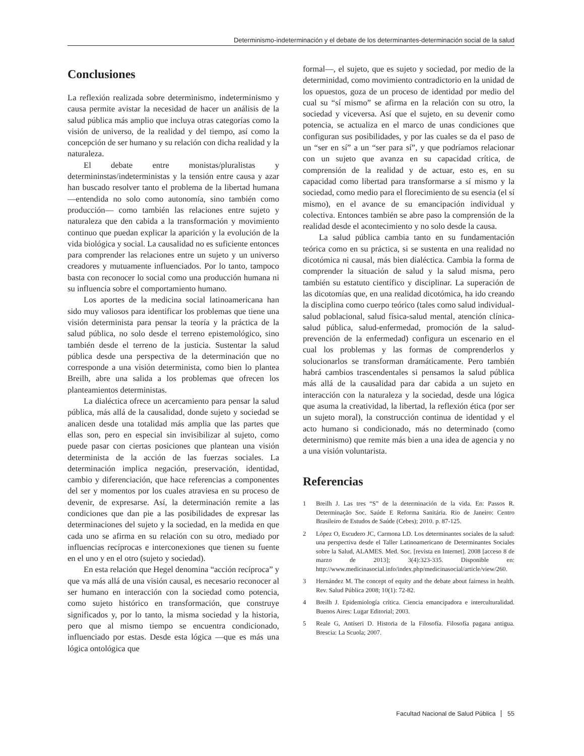Determinismo-indeterminación y el debate de los determinantes-determinación social de la salud
Conclusiones
La reflexión realizada sobre determinismo, indeterminismo y causa permite avistar la necesidad de hacer un análisis de la salud pública más amplio que incluya otras categorías como la visión de universo, de la realidad y del tiempo, así como la concepción de ser humano y su relación con dicha realidad y la naturaleza.
El debate entre monistas/pluralistas y determininstas/indeterministas y la tensión entre causa y azar han buscado resolver tanto el problema de la libertad humana —entendida no solo como autonomía, sino también como producción— como también las relaciones entre sujeto y naturaleza que den cabida a la transformación y movimiento continuo que puedan explicar la aparición y la evolución de la vida biológica y social. La causalidad no es suficiente entonces para comprender las relaciones entre un sujeto y un universo creadores y mutuamente influenciados. Por lo tanto, tampoco basta con reconocer lo social como una producción humana ni su influencia sobre el comportamiento humano.
Los aportes de la medicina social latinoamericana han sido muy valiosos para identificar los problemas que tiene una visión determinista para pensar la teoría y la práctica de la salud pública, no solo desde el terreno epistemológico, sino también desde el terreno de la justicia. Sustentar la salud pública desde una perspectiva de la determinación que no corresponde a una visión determinista, como bien lo plantea Breilh, abre una salida a los problemas que ofrecen los planteamientos deterministas.
La dialéctica ofrece un acercamiento para pensar la salud pública, más allá de la causalidad, donde sujeto y sociedad se analicen desde una totalidad más amplia que las partes que ellas son, pero en especial sin invisibilizar al sujeto, como puede pasar con ciertas posiciones que plantean una visión determinista de la acción de las fuerzas sociales. La determinación implica negación, preservación, identidad, cambio y diferenciación, que hace referencias a componentes del ser y momentos por los cuales atraviesa en su proceso de devenir, de expresarse. Así, la determinación remite a las condiciones que dan pie a las posibilidades de expresar las determinaciones del sujeto y la sociedad, en la medida en que cada uno se afirma en su relación con su otro, mediado por influencias recíprocas e interconexiones que tienen su fuente en el uno y en el otro (sujeto y sociedad).
En esta relación que Hegel denomina “acción recíproca” y que va más allá de una visión causal, es necesario reconocer al ser humano en interacción con la sociedad como potencia, como sujeto histórico en transformación, que construye significados y, por lo tanto, la misma sociedad y la historia, pero que al mismo tiempo se encuentra condicionado, influenciado por estas. Desde esta lógica —que es más una lógica ontológica que
formal—, el sujeto, que es sujeto y sociedad, por medio de la determinidad, como movimiento contradictorio en la unidad de los opuestos, goza de un proceso de identidad por medio del cual su “sí mismo” se afirma en la relación con su otro, la sociedad y viceversa. Así que el sujeto, en su devenir como potencia, se actualiza en el marco de unas condiciones que configuran sus posibilidades, y por las cuales se da el paso de un “ser en sí” a un “ser para sí”, y que podríamos relacionar con un sujeto que avanza en su capacidad crítica, de comprensión de la realidad y de actuar, esto es, en su capacidad como libertad para transformarse a sí mismo y la sociedad, como medio para el florecimiento de su esencia (el sí mismo), en el avance de su emancipación individual y colectiva. Entonces también se abre paso la comprensión de la realidad desde el acontecimiento y no solo desde la causa.
La salud pública cambia tanto en su fundamentación teórica como en su práctica, si se sustenta en una realidad no dicotómica ni causal, más bien dialéctica. Cambia la forma de comprender la situación de salud y la salud misma, pero también su estatuto científico y disciplinar. La superación de las dicotomías que, en una realidad dicotómica, ha ido creando la disciplina como cuerpo teórico (tales como salud individual-salud poblacional, salud física-salud mental, atención clínica-salud pública, salud-enfermedad, promoción de la salud-prevención de la enfermedad) configura un escenario en el cual los problemas y las formas de comprenderlos y solucionarlos se transforman dramáticamente. Pero también habrá cambios trascendentales si pensamos la salud pública más allá de la causalidad para dar cabida a un sujeto en interacción con la naturaleza y la sociedad, desde una lógica que asuma la creatividad, la libertad, la reflexión ética (por ser un sujeto moral), la construcción continua de identidad y el acto humano si condicionado, más no determinado (como determinismo) que remite más bien a una idea de agencia y no a una visión voluntarista.
Referencias
1 Breilh J. Las tres “S” de la determinación de la vida. En: Passos R. Determinação Soc. Saúde E Reforma Sanitária. Rio de Janeiro: Centro Brasileiro de Estudos de Saúde (Cebes); 2010. p. 87-125.
2 López O, Escudero JC, Carmona LD. Los determinantes sociales de la salud: una perspectiva desde el Taller Latinoamericano de Determinantes Sociales sobre la Salud, ALAMES. Med. Soc. [revista en Internet]. 2008 [acceso 8 de marzo de 2013]; 3(4):323-335. Disponible en: http://www.medicinasocial.info/index.php/medicinasocial/article/view/260.
3 Hernández M. The concept of equity and the debate about fairness in health. Rev. Salud Pública 2008; 10(1): 72-82.
4 Breilh J. Epidemiología crítica. Ciencia emancipadora e interculturalidad. Buenos Aires: Lugar Editorial; 2003.
5 Reale G, Antíseri D. Historia de la Filosofía. Filosofía pagana antigua. Brescia: La Scuola; 2007.
Facultad Nacional de Salud Pública 55